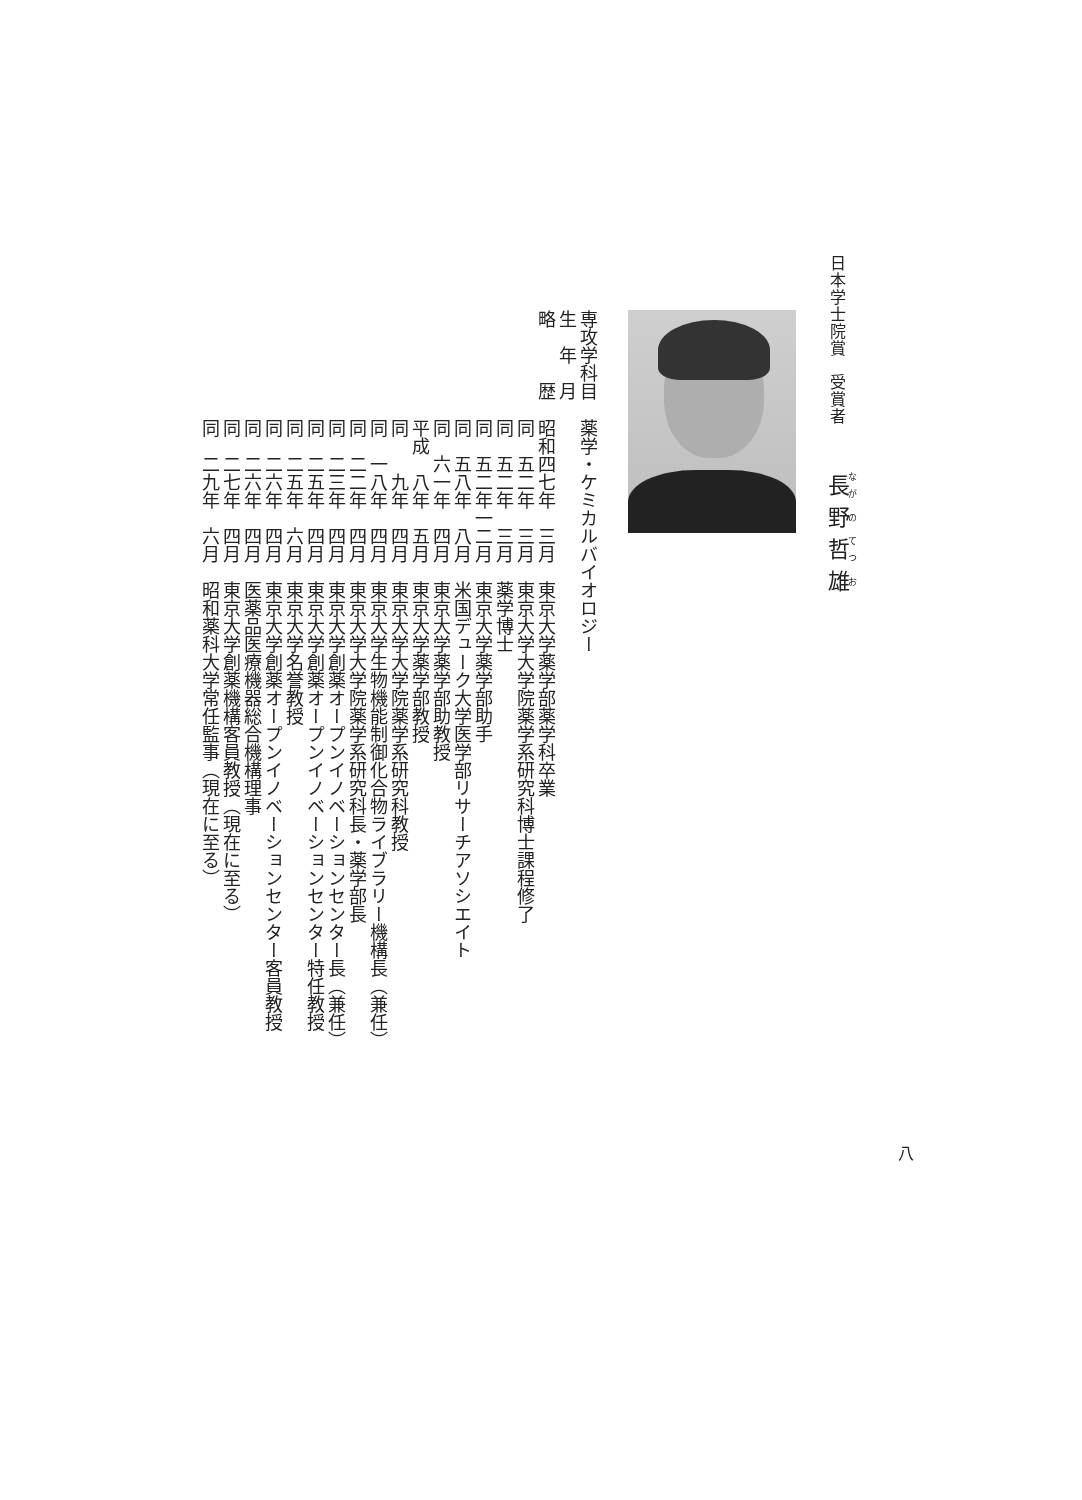日本学士院賞　受賞者 長野哲雄
専攻学科目 薬学・ケミカルバイオロジー
生　年　月
略　　　歴 昭和四七年　三月　東京大学薬学部薬学科卒業
同　五二年　三月　東京大学大学院薬学系研究科博士課程修了
同　五二年　三月　薬学博士
同　五二年一二月　東京大学薬学部助手
同　五八年　八月　米国デューク大学医学部リサーチアソシエイト
同　六一年　四月　東京大学薬学部助教授
平成　八年　五月　東京大学薬学部教授
同　　九年　四月　東京大学大学院薬学系研究科教授
同　一八年　四月　東京大学生物機能制御化合物ライブラリー機構長（兼任）
同　二二年　四月　東京大学大学院薬学系研究科長・薬学部長
同　二三年　四月　東京大学創薬オープンイノベーションセンター長（兼任）
同　二五年　四月　東京大学創薬オープンイノベーションセンター特任教授
同　二五年　六月　東京大学名誉教授
同　二六年　四月　東京大学創薬オープンイノベーションセンター客員教授
同　二六年　四月　医薬品医療機器総合機構理事
同　二七年　四月　東京大学創薬機構客員教授（現在に至る）
同　二九年　六月　昭和薬科大学常任監事（現在に至る）
八